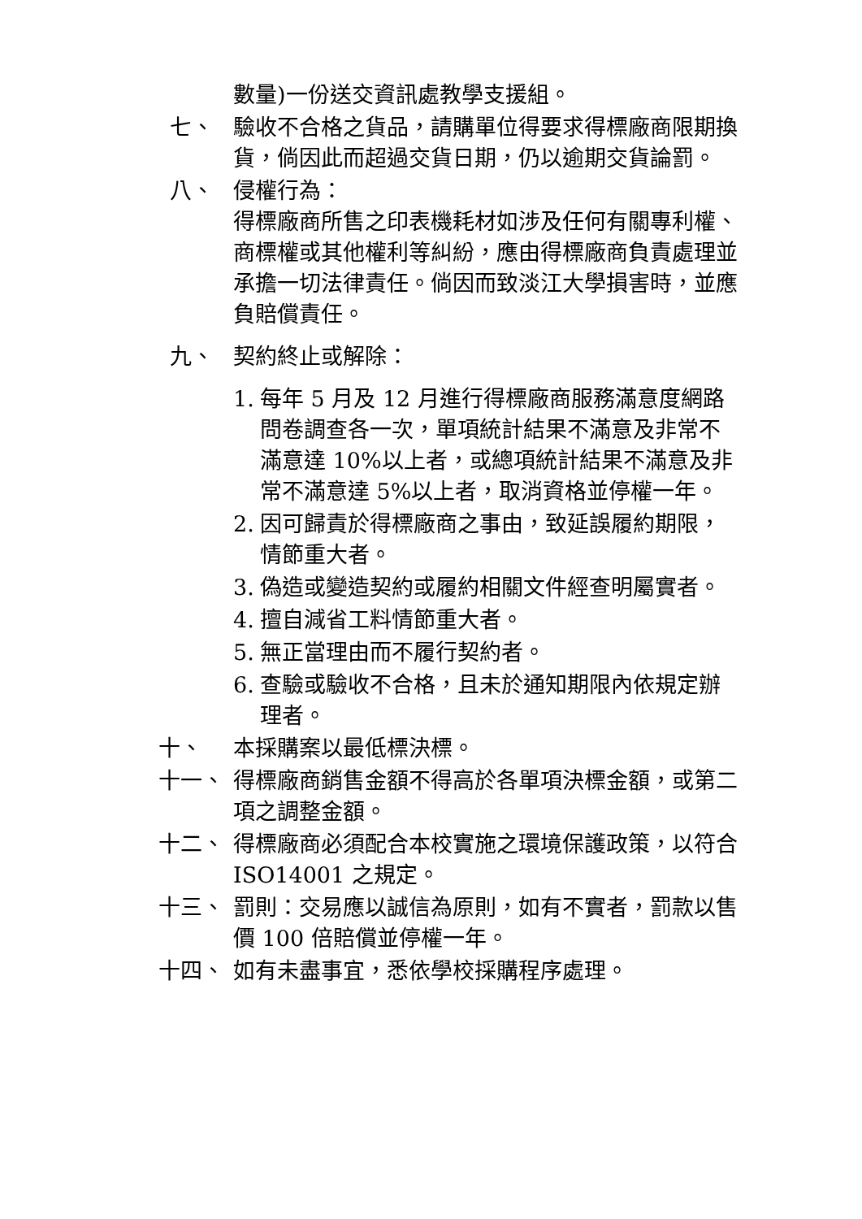數量)一份送交資訊處教學支援組。
七、 驗收不合格之貨品，請購單位得要求得標廠商限期換貨，倘因此而超過交貨日期，仍以逾期交貨論罰。
八、 侵權行為：
得標廠商所售之印表機耗材如涉及任何有關專利權、商標權或其他權利等糾紛，應由得標廠商負責處理並承擔一切法律責任。倘因而致淡江大學損害時，並應負賠償責任。
九、 契約終止或解除：
1. 每年 5 月及 12 月進行得標廠商服務滿意度網路問卷調查各一次，單項統計結果不滿意及非常不滿意達 10%以上者，或總項統計結果不滿意及非常不滿意達 5%以上者，取消資格並停權一年。
2. 因可歸責於得標廠商之事由，致延誤履約期限，情節重大者。
3. 偽造或變造契約或履約相關文件經查明屬實者。
4. 擅自減省工料情節重大者。
5. 無正當理由而不履行契約者。
6. 查驗或驗收不合格，且未於通知期限內依規定辦理者。
十、 本採購案以最低標決標。
十一、 得標廠商銷售金額不得高於各單項決標金額，或第二項之調整金額。
十二、 得標廠商必須配合本校實施之環境保護政策，以符合 ISO14001 之規定。
十三、 罰則：交易應以誠信為原則，如有不實者，罰款以售價 100 倍賠償並停權一年。
十四、 如有未盡事宜，悉依學校採購程序處理。